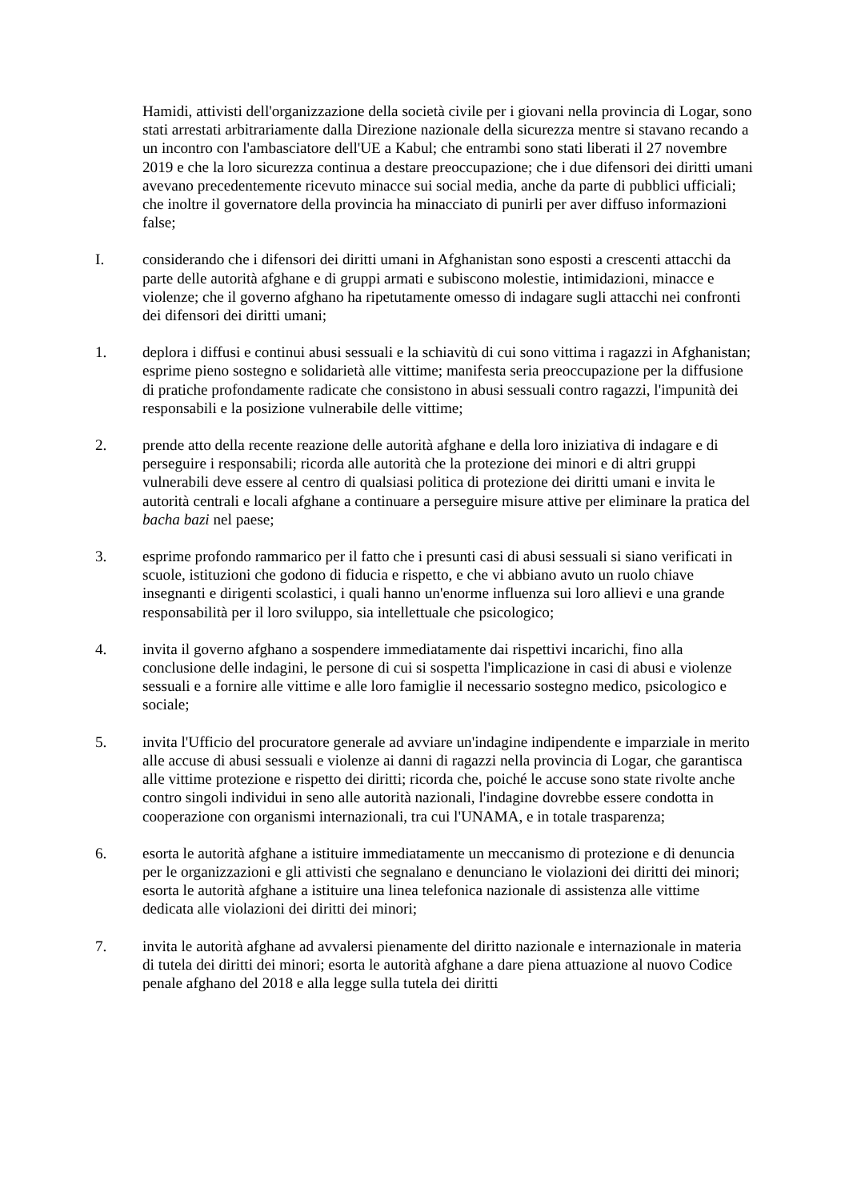Hamidi, attivisti dell'organizzazione della società civile per i giovani nella provincia di Logar, sono stati arrestati arbitrariamente dalla Direzione nazionale della sicurezza mentre si stavano recando a un incontro con l'ambasciatore dell'UE a Kabul; che entrambi sono stati liberati il 27 novembre 2019 e che la loro sicurezza continua a destare preoccupazione; che i due difensori dei diritti umani avevano precedentemente ricevuto minacce sui social media, anche da parte di pubblici ufficiali; che inoltre il governatore della provincia ha minacciato di punirli per aver diffuso informazioni false;
I. considerando che i difensori dei diritti umani in Afghanistan sono esposti a crescenti attacchi da parte delle autorità afghane e di gruppi armati e subiscono molestie, intimidazioni, minacce e violenze; che il governo afghano ha ripetutamente omesso di indagare sugli attacchi nei confronti dei difensori dei diritti umani;
1. deplora i diffusi e continui abusi sessuali e la schiavitù di cui sono vittima i ragazzi in Afghanistan; esprime pieno sostegno e solidarietà alle vittime; manifesta seria preoccupazione per la diffusione di pratiche profondamente radicate che consistono in abusi sessuali contro ragazzi, l'impunità dei responsabili e la posizione vulnerabile delle vittime;
2. prende atto della recente reazione delle autorità afghane e della loro iniziativa di indagare e di perseguire i responsabili; ricorda alle autorità che la protezione dei minori e di altri gruppi vulnerabili deve essere al centro di qualsiasi politica di protezione dei diritti umani e invita le autorità centrali e locali afghane a continuare a perseguire misure attive per eliminare la pratica del bacha bazi nel paese;
3. esprime profondo rammarico per il fatto che i presunti casi di abusi sessuali si siano verificati in scuole, istituzioni che godono di fiducia e rispetto, e che vi abbiano avuto un ruolo chiave insegnanti e dirigenti scolastici, i quali hanno un'enorme influenza sui loro allievi e una grande responsabilità per il loro sviluppo, sia intellettuale che psicologico;
4. invita il governo afghano a sospendere immediatamente dai rispettivi incarichi, fino alla conclusione delle indagini, le persone di cui si sospetta l'implicazione in casi di abusi e violenze sessuali e a fornire alle vittime e alle loro famiglie il necessario sostegno medico, psicologico e sociale;
5. invita l'Ufficio del procuratore generale ad avviare un'indagine indipendente e imparziale in merito alle accuse di abusi sessuali e violenze ai danni di ragazzi nella provincia di Logar, che garantisca alle vittime protezione e rispetto dei diritti; ricorda che, poiché le accuse sono state rivolte anche contro singoli individui in seno alle autorità nazionali, l'indagine dovrebbe essere condotta in cooperazione con organismi internazionali, tra cui l'UNAMA, e in totale trasparenza;
6. esorta le autorità afghane a istituire immediatamente un meccanismo di protezione e di denuncia per le organizzazioni e gli attivisti che segnalano e denunciano le violazioni dei diritti dei minori; esorta le autorità afghane a istituire una linea telefonica nazionale di assistenza alle vittime dedicata alle violazioni dei diritti dei minori;
7. invita le autorità afghane ad avvalersi pienamente del diritto nazionale e internazionale in materia di tutela dei diritti dei minori; esorta le autorità afghane a dare piena attuazione al nuovo Codice penale afghano del 2018 e alla legge sulla tutela dei diritti